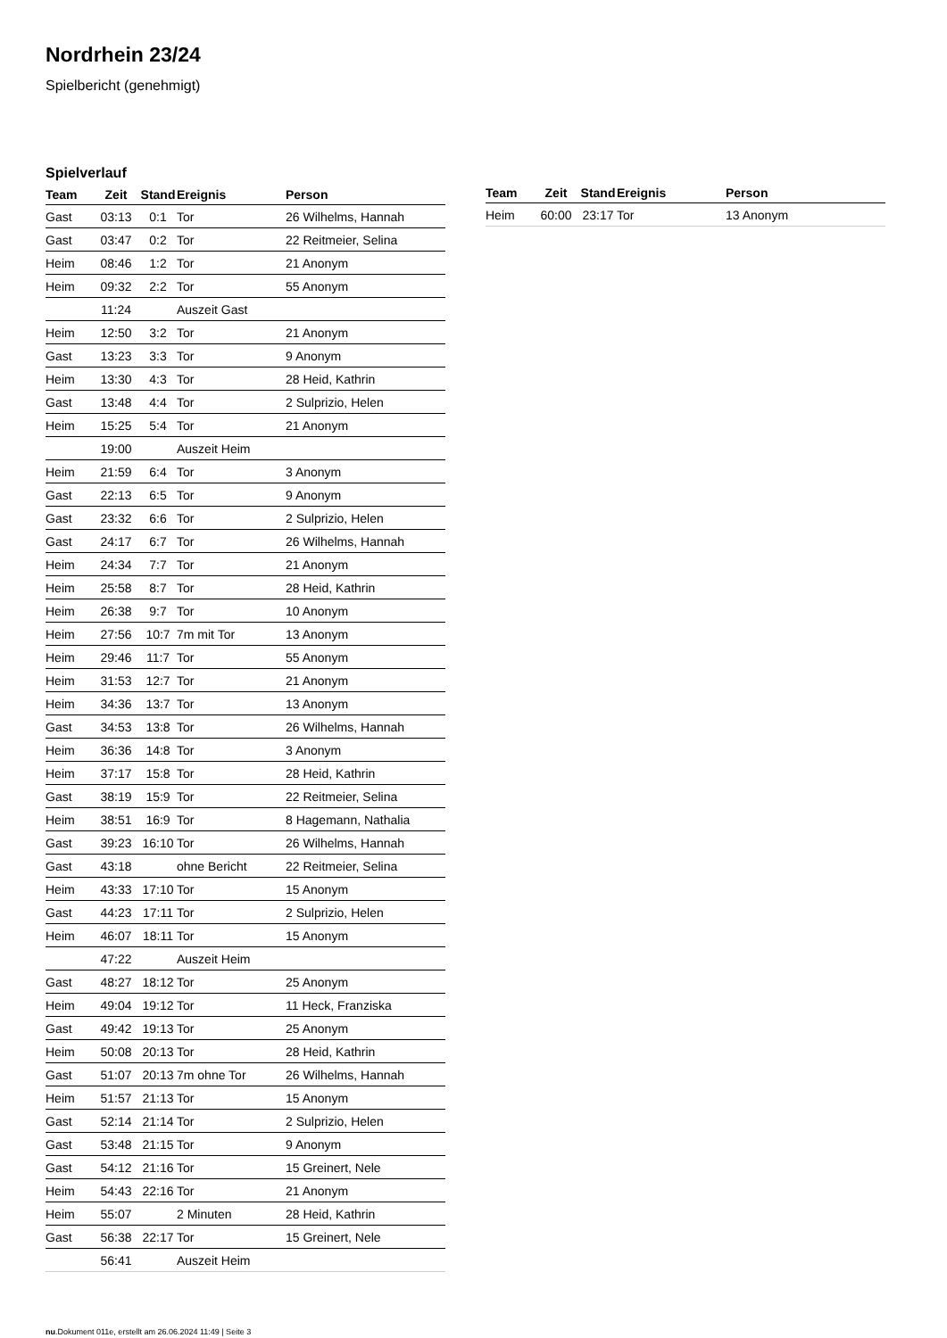Nordrhein 23/24
Spielbericht (genehmigt)
Spielverlauf
| Team | Zeit | Stand | Ereignis | Person |
| --- | --- | --- | --- | --- |
| Gast | 03:13 | 0:1 | Tor | 26 Wilhelms, Hannah |
| Gast | 03:47 | 0:2 | Tor | 22 Reitmeier, Selina |
| Heim | 08:46 | 1:2 | Tor | 21 Anonym |
| Heim | 09:32 | 2:2 | Tor | 55 Anonym |
| | 11:24 | | Auszeit Gast | |
| Heim | 12:50 | 3:2 | Tor | 21 Anonym |
| Gast | 13:23 | 3:3 | Tor | 9 Anonym |
| Heim | 13:30 | 4:3 | Tor | 28 Heid, Kathrin |
| Gast | 13:48 | 4:4 | Tor | 2 Sulprizio, Helen |
| Heim | 15:25 | 5:4 | Tor | 21 Anonym |
| | 19:00 | | Auszeit Heim | |
| Heim | 21:59 | 6:4 | Tor | 3 Anonym |
| Gast | 22:13 | 6:5 | Tor | 9 Anonym |
| Gast | 23:32 | 6:6 | Tor | 2 Sulprizio, Helen |
| Gast | 24:17 | 6:7 | Tor | 26 Wilhelms, Hannah |
| Heim | 24:34 | 7:7 | Tor | 21 Anonym |
| Heim | 25:58 | 8:7 | Tor | 28 Heid, Kathrin |
| Heim | 26:38 | 9:7 | Tor | 10 Anonym |
| Heim | 27:56 | 10:7 | 7m mit Tor | 13 Anonym |
| Heim | 29:46 | 11:7 | Tor | 55 Anonym |
| Heim | 31:53 | 12:7 | Tor | 21 Anonym |
| Heim | 34:36 | 13:7 | Tor | 13 Anonym |
| Gast | 34:53 | 13:8 | Tor | 26 Wilhelms, Hannah |
| Heim | 36:36 | 14:8 | Tor | 3 Anonym |
| Heim | 37:17 | 15:8 | Tor | 28 Heid, Kathrin |
| Gast | 38:19 | 15:9 | Tor | 22 Reitmeier, Selina |
| Heim | 38:51 | 16:9 | Tor | 8 Hagemann, Nathalia |
| Gast | 39:23 | 16:10 | Tor | 26 Wilhelms, Hannah |
| Gast | 43:18 | | ohne Bericht | 22 Reitmeier, Selina |
| Heim | 43:33 | 17:10 | Tor | 15 Anonym |
| Gast | 44:23 | 17:11 | Tor | 2 Sulprizio, Helen |
| Heim | 46:07 | 18:11 | Tor | 15 Anonym |
| | 47:22 | | Auszeit Heim | |
| Gast | 48:27 | 18:12 | Tor | 25 Anonym |
| Heim | 49:04 | 19:12 | Tor | 11 Heck, Franziska |
| Gast | 49:42 | 19:13 | Tor | 25 Anonym |
| Heim | 50:08 | 20:13 | Tor | 28 Heid, Kathrin |
| Gast | 51:07 | 20:13 | 7m ohne Tor | 26 Wilhelms, Hannah |
| Heim | 51:57 | 21:13 | Tor | 15 Anonym |
| Gast | 52:14 | 21:14 | Tor | 2 Sulprizio, Helen |
| Gast | 53:48 | 21:15 | Tor | 9 Anonym |
| Gast | 54:12 | 21:16 | Tor | 15 Greinert, Nele |
| Heim | 54:43 | 22:16 | Tor | 21 Anonym |
| Heim | 55:07 | | 2 Minuten | 28 Heid, Kathrin |
| Gast | 56:38 | 22:17 | Tor | 15 Greinert, Nele |
| | 56:41 | | Auszeit Heim | |
| Team | Zeit | Stand | Ereignis | Person |
| --- | --- | --- | --- | --- |
| Heim | 60:00 | 23:17 | Tor | 13 Anonym |
nu.Dokument 011e, erstellt am 26.06.2024 11:49 | Seite 3